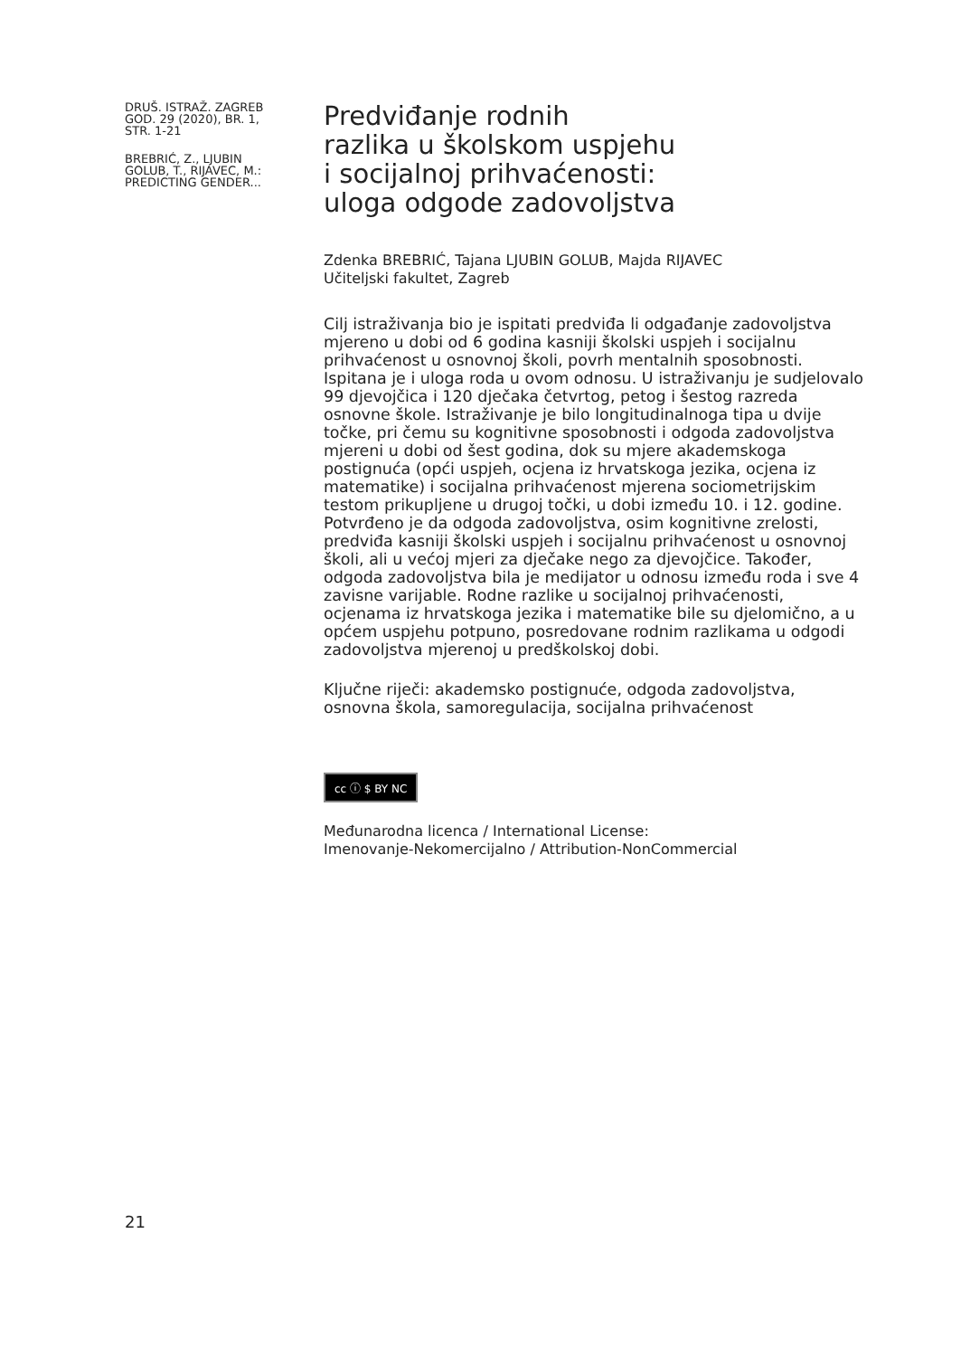DRUŠ. ISTRAŽ. ZAGREB
GOD. 29 (2020), BR. 1,
STR. 1-21
BREBRIĆ, Z., LJUBIN
GOLUB, T., RIJAVEC, M.:
PREDICTING GENDER...
Predviđanje rodnih
razlika u školskom uspjehu
i socijalnoj prihvaćenosti:
uloga odgode zadovoljstva
Zdenka BREBRIĆ, Tajana LJUBIN GOLUB, Majda RIJAVEC
Učiteljski fakultet, Zagreb
Cilj istraživanja bio je ispitati predviđa li odgađanje zadovoljstva mjereno u dobi od 6 godina kasniji školski uspjeh i socijalnu prihvaćenost u osnovnoj školi, povrh mentalnih sposobnosti. Ispitana je i uloga roda u ovom odnosu. U istraživanju je sudjelovalo 99 djevojčica i 120 dječaka četvrtog, petog i šestog razreda osnovne škole. Istraživanje je bilo longitudinalnoga tipa u dvije točke, pri čemu su kognitivne sposobnosti i odgoda zadovoljstva mjereni u dobi od šest godina, dok su mjere akademskoga postignuća (opći uspjeh, ocjena iz hrvatskoga jezika, ocjena iz matematike) i socijalna prihvaćenost mjerena sociometrijskim testom prikupljene u drugoj točki, u dobi između 10. i 12. godine. Potvrđeno je da odgoda zadovoljstva, osim kognitivne zrelosti, predviđa kasniji školski uspjeh i socijalnu prihvaćenost u osnovnoj školi, ali u većoj mjeri za dječake nego za djevojčice. Također, odgoda zadovoljstva bila je medijator u odnosu između roda i sve 4 zavisne varijable. Rodne razlike u socijalnoj prihvaćenosti, ocjenama iz hrvatskoga jezika i matematike bile su djelomično, a u općem uspjehu potpuno, posredovane rodnim razlikama u odgodi zadovoljstva mjerenoj u predškolskoj dobi.
Ključne riječi: akademsko postignuće, odgoda zadovoljstva, osnovna škola, samoregulacija, socijalna prihvaćenost
cc ⓘ $ BY NC
Međunarodna licenca / International License:
Imenovanje-Nekomercijalno / Attribution-NonCommercial
21